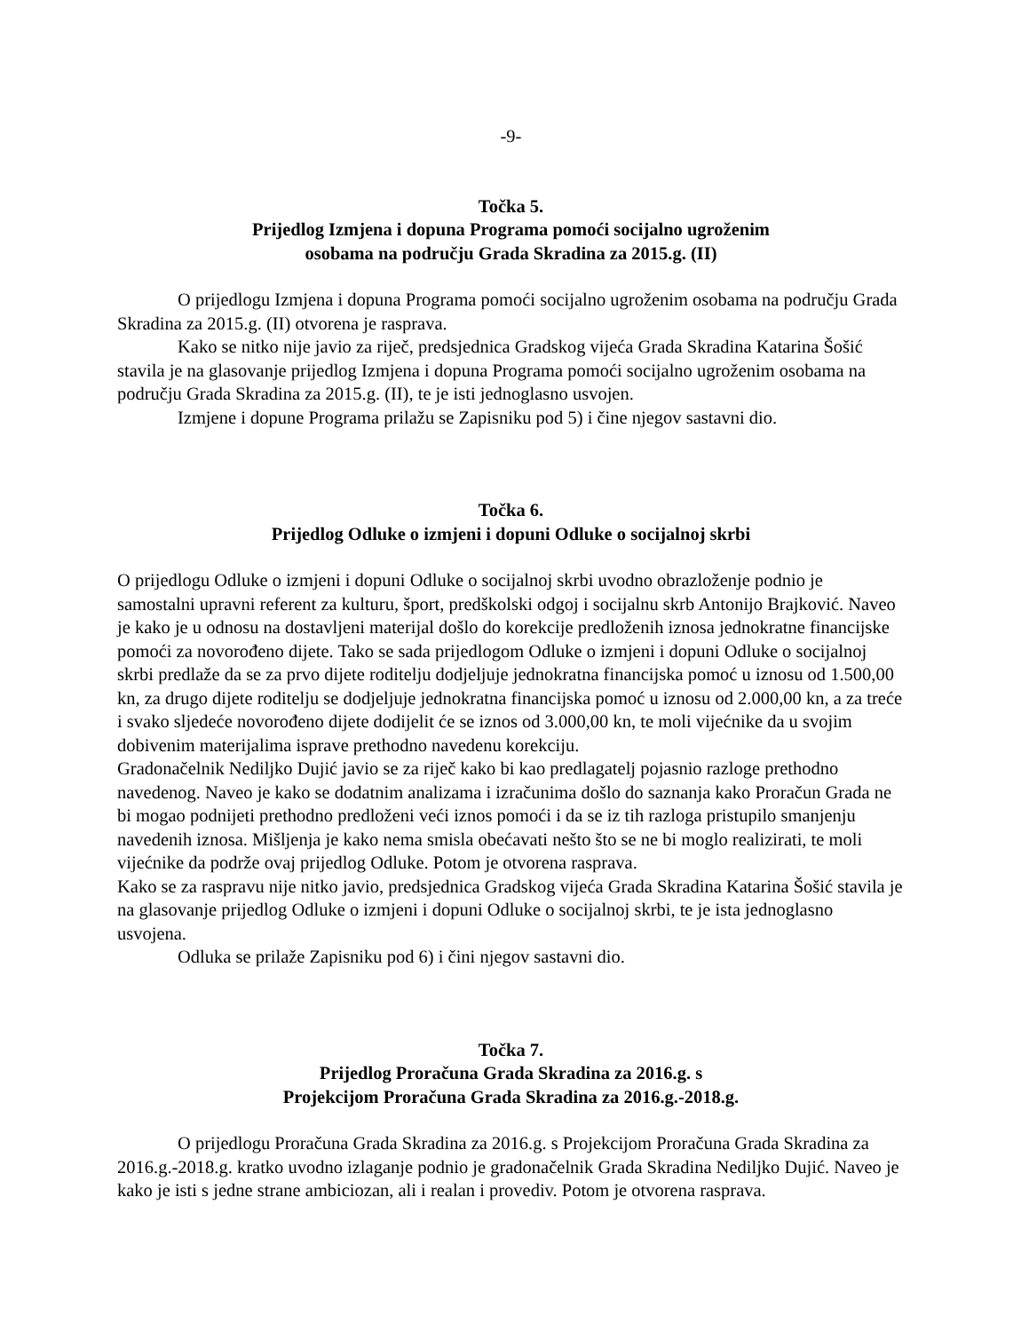-9-
Točka 5.
Prijedlog Izmjena i dopuna Programa pomoći socijalno ugroženim
osobama na području Grada Skradina za 2015.g. (II)
O prijedlogu Izmjena i dopuna Programa pomoći socijalno ugroženim osobama na području Grada Skradina za 2015.g. (II) otvorena je rasprava.
Kako se nitko nije javio za riječ, predsjednica Gradskog vijeća Grada Skradina Katarina Šošić stavila je na glasovanje prijedlog Izmjena i dopuna Programa pomoći socijalno ugroženim osobama na području Grada Skradina za 2015.g. (II), te je isti jednoglasno usvojen.
Izmjene i dopune Programa prilažu se Zapisniku pod 5) i čine njegov sastavni dio.
Točka 6.
Prijedlog Odluke o izmjeni i dopuni Odluke o socijalnoj skrbi
O prijedlogu Odluke o izmjeni i dopuni Odluke o socijalnoj skrbi uvodno obrazloženje podnio je samostalni upravni referent za kulturu, šport, predškolski odgoj i socijalnu skrb Antonijo Brajković. Naveo je kako je u odnosu na dostavljeni materijal došlo do korekcije predloženih iznosa jednokratne financijske pomoći za novorođeno dijete. Tako se sada prijedlogom Odluke o izmjeni i dopuni Odluke o socijalnoj skrbi predlaže da se za prvo dijete roditelju dodjeljuje jednokratna financijska pomoć u iznosu od 1.500,00 kn, za drugo dijete roditelju se dodjeljuje jednokratna financijska pomoć u iznosu od 2.000,00 kn, a za treće i svako sljedeće novorođeno dijete dodijelit će se iznos od 3.000,00 kn, te moli vijećnike da u svojim dobivenim materijalima isprave prethodno navedenu korekciju.
Gradonačelnik Nediljko Dujić javio se za riječ kako bi kao predlagatelj pojasnio razloge prethodno navedenog. Naveo je kako se dodatnim analizama i izračunima došlo do saznanja kako Proračun Grada ne bi mogao podnijeti prethodno predloženi veći iznos pomoći i da se iz tih razloga pristupilo smanjenju navedenih iznosa. Mišljenja je kako nema smisla obećavati nešto što se ne bi moglo realizirati, te moli vijećnike da podrže ovaj prijedlog Odluke. Potom je otvorena rasprava.
Kako se za raspravu nije nitko javio, predsjednica Gradskog vijeća Grada Skradina Katarina Šošić stavila je na glasovanje prijedlog Odluke o izmjeni i dopuni Odluke o socijalnoj skrbi, te je ista jednoglasno usvojena.
Odluka se prilaže Zapisniku pod 6) i čini njegov sastavni dio.
Točka 7.
Prijedlog Proračuna Grada Skradina za 2016.g. s
Projekcijom Proračuna Grada Skradina za 2016.g.-2018.g.
O prijedlogu Proračuna Grada Skradina za 2016.g. s Projekcijom Proračuna Grada Skradina za 2016.g.-2018.g. kratko uvodno izlaganje podnio je gradonačelnik Grada Skradina Nediljko Dujić. Naveo je kako je isti s jedne strane ambiciozan, ali i realan i provediv. Potom je otvorena rasprava.